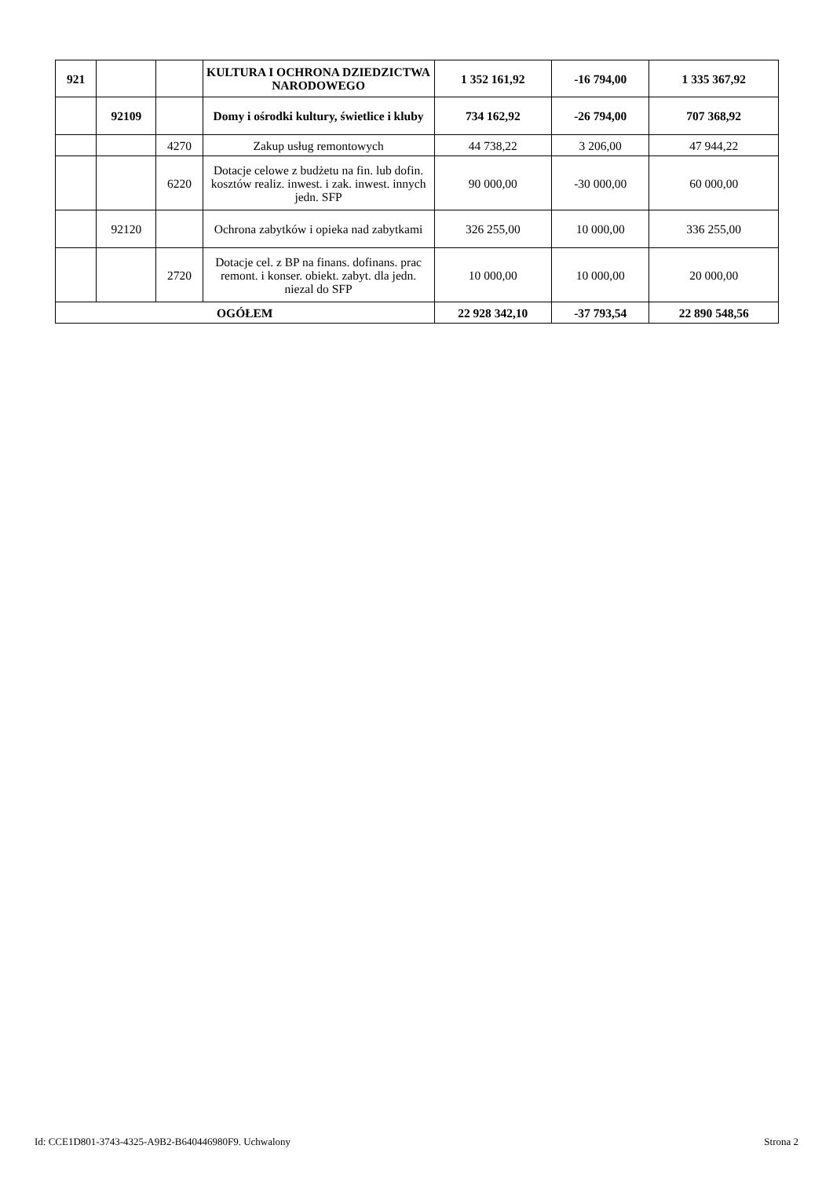| 921 | | | KULTURA I OCHRONA DZIEDZICTWA NARODOWEGO | 1 352 161,92 | -16 794,00 | 1 335 367,92 |
| | 92109 | | Domy i ośrodki kultury, świetlice i kluby | 734 162,92 | -26 794,00 | 707 368,92 |
| | | 4270 | Zakup usług remontowych | 44 738,22 | 3 206,00 | 47 944,22 |
| | | 6220 | Dotacje celowe z budżetu na fin. lub dofin. kosztów realiz. inwest. i zak. inwest. innych jedn. SFP | 90 000,00 | -30 000,00 | 60 000,00 |
| | 92120 | | Ochrona zabytków i opieka nad zabytkami | 326 255,00 | 10 000,00 | 336 255,00 |
| | | 2720 | Dotacje cel. z BP na finans. dofinans. prac remont. i konser. obiekt. zabyt. dla jedn. niezal do SFP | 10 000,00 | 10 000,00 | 20 000,00 |
| OGÓŁEM | | | | 22 928 342,10 | -37 793,54 | 22 890 548,56 |
Id: CCE1D801-3743-4325-A9B2-B640446980F9. Uchwalony Strona 2